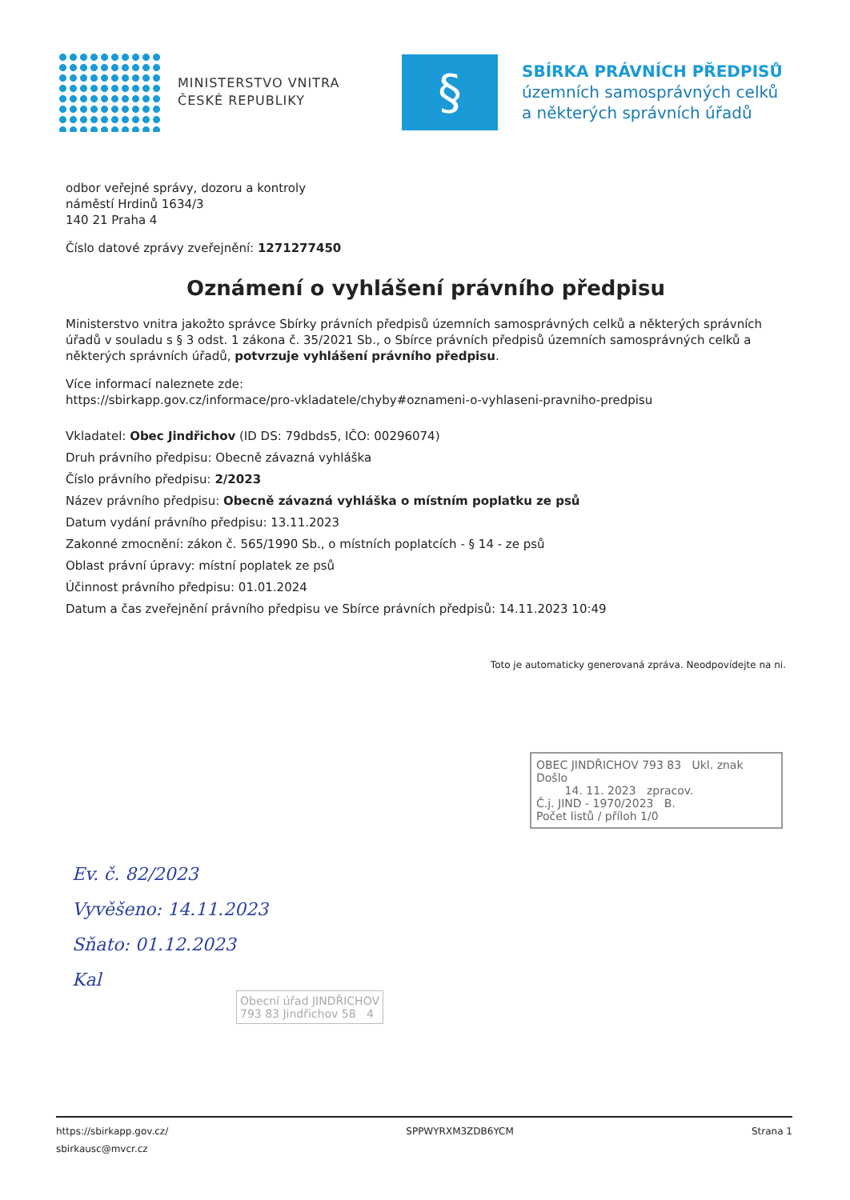MINISTERSTVO VNITRA
ČESKÉ REPUBLIKY
§
SBÍRKA PRÁVNÍCH PŘEDPISŮ
územních samosprávných celků
a některých správních úřadů
odbor veřejné správy, dozoru a kontroly
náměstí Hrdinů 1634/3
140 21 Praha 4
Číslo datové zprávy zveřejnění: 1271277450
Oznámení o vyhlášení právního předpisu
Ministerstvo vnitra jakožto správce Sbírky právních předpisů územních samosprávných celků a některých správních úřadů v souladu s § 3 odst. 1 zákona č. 35/2021 Sb., o Sbírce právních předpisů územních samosprávných celků a některých správních úřadů, potvrzuje vyhlášení právního předpisu.
Více informací naleznete zde:
https://sbirkapp.gov.cz/informace/pro-vkladatele/chyby#oznameni-o-vyhlaseni-pravniho-predpisu
Vkladatel: Obec Jindřichov (ID DS: 79dbds5, IČO: 00296074)
Druh právního předpisu: Obecně závazná vyhláška
Číslo právního předpisu: 2/2023
Název právního předpisu: Obecně závazná vyhláška o místním poplatku ze psů
Datum vydání právního předpisu: 13.11.2023
Zakonné zmocnění: zákon č. 565/1990 Sb., o místních poplatcích - § 14 - ze psů
Oblast právní úpravy: místní poplatek ze psů
Účinnost právního předpisu: 01.01.2024
Datum a čas zveřejnění právního předpisu ve Sbírce právních předpisů: 14.11.2023 10:49
Toto je automaticky generovaná zpráva. Neodpovídejte na ni.
OBEC JINDŘICHOV 793 83 Ukl. znak
Došlo
14. 11. 2023 zpracov.
Č.j. JIND - 1970/2023 B.
Počet listů / příloh 1/0
Ev. č. 82/2023
Vyvěšeno: 14.11.2023
Sňato: 01.12.2023
Kal
Obecní úřad JINDŘICHOV
793 83 Jindřichov 58 4
https://sbirkapp.gov.cz/
sbirkausc@mvcr.cz
SPPWYRXM3ZDB6YCM Strana 1